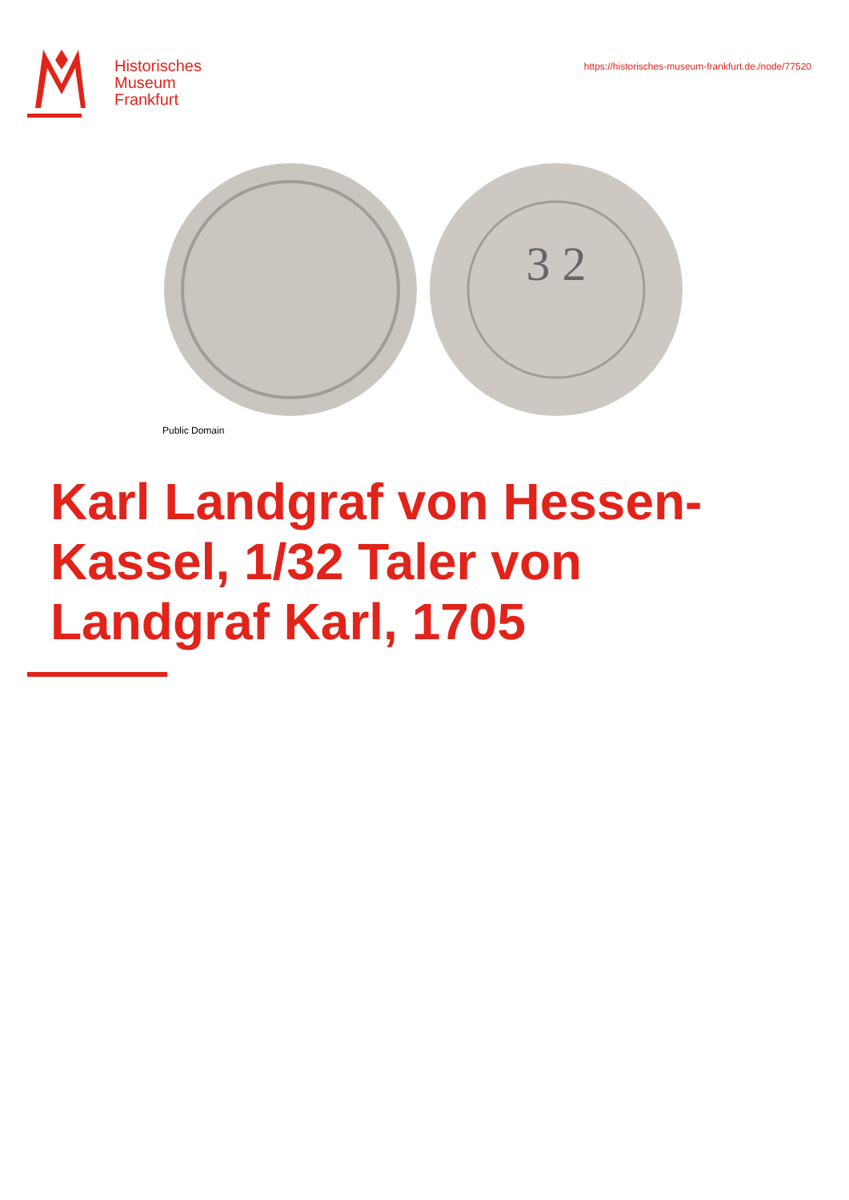Historisches
Museum
Frankfurt
https://historisches-museum-frankfurt.de./node/77520
3 2
Public Domain
Karl Landgraf von Hessen-Kassel, 1/32 Taler von Landgraf Karl, 1705